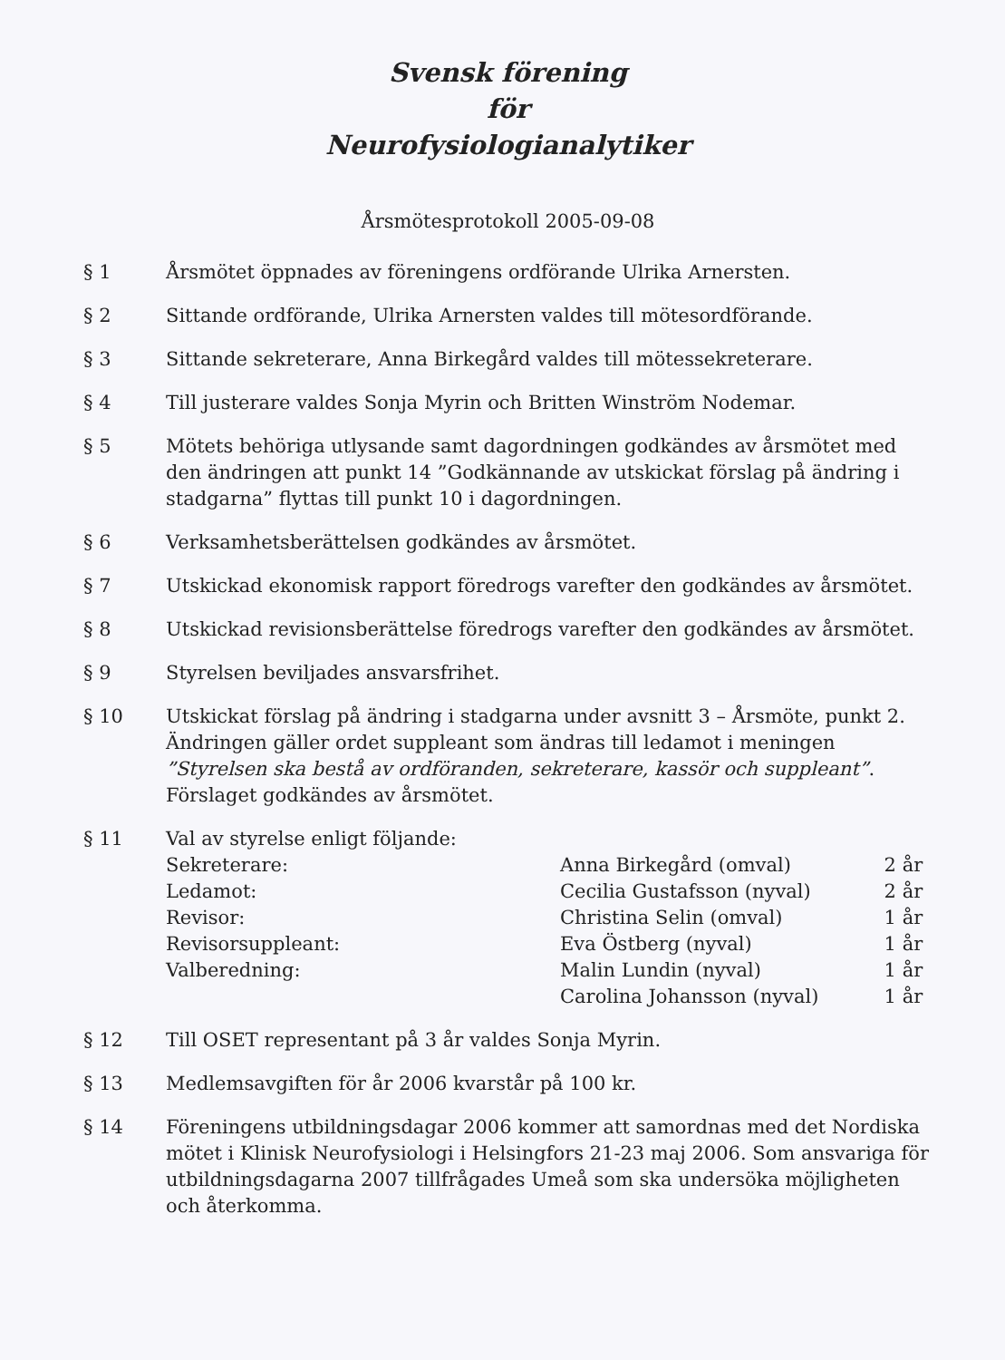Svensk förening
för
Neurofysiologianalytiker
Årsmötesprotokoll 2005-09-08
§ 1 Årsmötet öppnades av föreningens ordförande Ulrika Arnersten.
§ 2 Sittande ordförande, Ulrika Arnersten valdes till mötesordförande.
§ 3 Sittande sekreterare, Anna Birkegård valdes till mötessekreterare.
§ 4 Till justerare valdes Sonja Myrin och Britten Winström Nodemar.
§ 5 Mötets behöriga utlysande samt dagordningen godkändes av årsmötet med den ändringen att punkt 14 ”Godkännande av utskickat förslag på ändring i stadgarna” flyttas till punkt 10 i dagordningen.
§ 6 Verksamhetsberättelsen godkändes av årsmötet.
§ 7 Utskickad ekonomisk rapport föredrogs varefter den godkändes av årsmötet.
§ 8 Utskickad revisionsberättelse föredrogs varefter den godkändes av årsmötet.
§ 9 Styrelsen beviljades ansvarsfrihet.
§ 10 Utskickat förslag på ändring i stadgarna under avsnitt 3 – Årsmöte, punkt 2. Ändringen gäller ordet suppleant som ändras till ledamot i meningen ”Styrelsen ska bestå av ordföranden, sekreterare, kassör och suppleant”. Förslaget godkändes av årsmötet.
§ 11 Val av styrelse enligt följande:
| Sekreterare: | Anna Birkegård (omval) | 2 år |
| Ledamot: | Cecilia Gustafsson (nyval) | 2 år |
| Revisor: | Christina Selin (omval) | 1 år |
| Revisorsuppleant: | Eva Östberg (nyval) | 1 år |
| Valberedning: | Malin Lundin (nyval) | 1 år |
| | Carolina Johansson (nyval) | 1 år |
§ 12 Till OSET representant på 3 år valdes Sonja Myrin.
§ 13 Medlemsavgiften för år 2006 kvarstår på 100 kr.
§ 14 Föreningens utbildningsdagar 2006 kommer att samordnas med det Nordiska mötet i Klinisk Neurofysiologi i Helsingfors 21-23 maj 2006. Som ansvariga för utbildningsdagarna 2007 tillfrågades Umeå som ska undersöka möjligheten och återkomma.